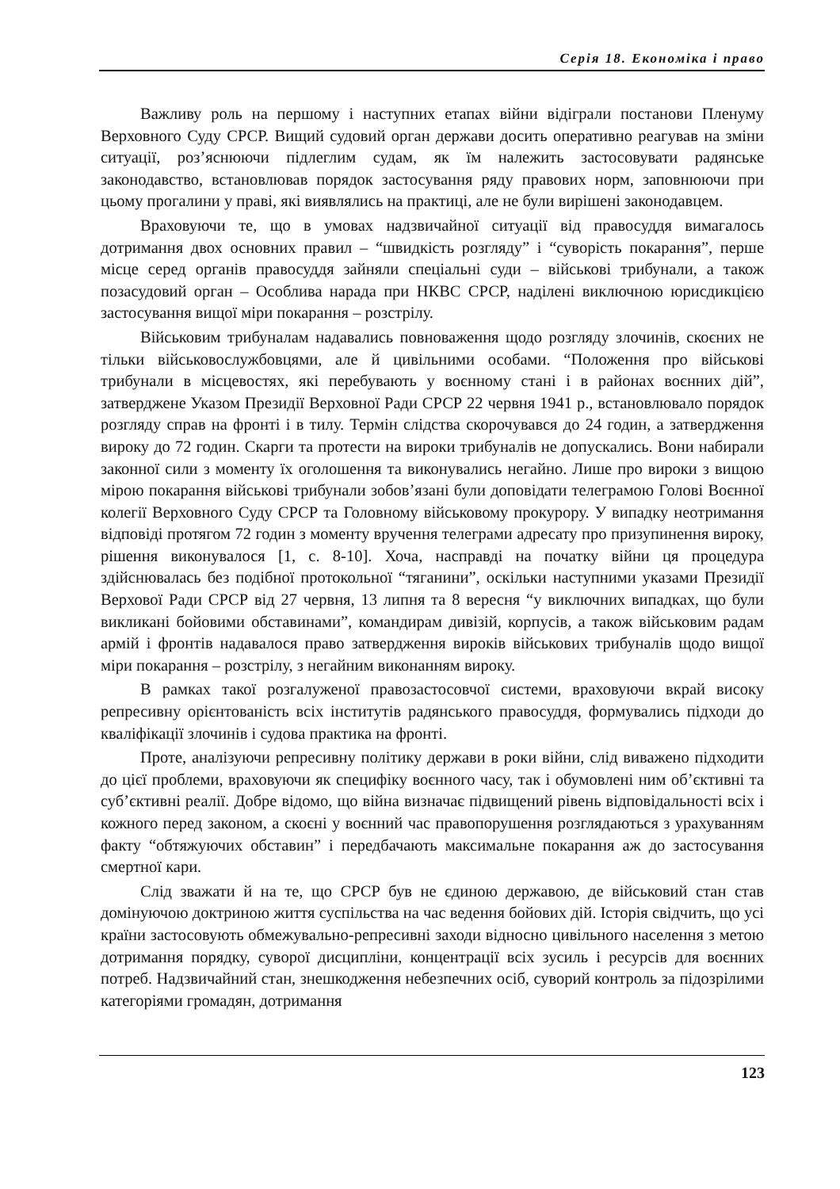Серія 18. Економіка і право
Важливу роль на першому і наступних етапах війни відіграли постанови Пленуму Верховного Суду СРСР. Вищий судовий орган держави досить оперативно реагував на зміни ситуації, роз’яснюючи підлеглим судам, як їм належить застосовувати радянське законодавство, встановлював порядок застосування ряду правових норм, заповнюючи при цьому прогалини у праві, які виявлялись на практиці, але не були вирішені законодавцем.
Враховуючи те, що в умовах надзвичайної ситуації від правосуддя вимагалось дотримання двох основних правил – “швидкість розгляду” і “суворість покарання”, перше місце серед органів правосуддя зайняли спеціальні суди – військові трибунали, а також позасудовий орган – Особлива нарада при НКВС СРСР, наділені виключною юрисдикцією застосування вищої міри покарання – розстрілу.
Військовим трибуналам надавались повноваження щодо розгляду злочинів, скоєних не тільки військовослужбовцями, але й цивільними особами. “Положення про військові трибунали в місцевостях, які перебувають у воєнному стані і в районах воєнних дій”, затверджене Указом Президії Верховної Ради СРСР 22 червня 1941 р., встановлювало порядок розгляду справ на фронті і в тилу. Термін слідства скорочувався до 24 годин, а затвердження вироку до 72 годин. Скарги та протести на вироки трибуналів не допускались. Вони набирали законної сили з моменту їх оголошення та виконувались негайно. Лише про вироки з вищою мірою покарання військові трибунали зобов’язані були доповідати телеграмою Голові Воєнної колегії Верховного Суду СРСР та Головному військовому прокурору. У випадку неотримання відповіді протягом 72 годин з моменту вручення телеграми адресату про призупинення вироку, рішення виконувалося [1, с. 8-10]. Хоча, насправді на початку війни ця процедура здійснювалась без подібної протокольної “тяганини”, оскільки наступними указами Президії Верхової Ради СРСР від 27 червня, 13 липня та 8 вересня “у виключних випадках, що були викликані бойовими обставинами”, командирам дивізій, корпусів, а також військовим радам армій і фронтів надавалося право затвердження вироків військових трибуналів щодо вищої міри покарання – розстрілу, з негайним виконанням вироку.
В рамках такої розгалуженої правозастосовчої системи, враховуючи вкрай високу репресивну орієнтованість всіх інститутів радянського правосуддя, формувались підходи до кваліфікації злочинів і судова практика на фронті.
Проте, аналізуючи репресивну політику держави в роки війни, слід виважено підходити до цієї проблеми, враховуючи як специфіку воєнного часу, так і обумовлені ним об’єктивні та суб’єктивні реалії. Добре відомо, що війна визначає підвищений рівень відповідальності всіх і кожного перед законом, а скоєні у воєнний час правопорушення розглядаються з урахуванням факту “обтяжуючих обставин” і передбачають максимальне покарання аж до застосування смертної кари.
Слід зважати й на те, що СРСР був не єдиною державою, де військовий стан став домінуючою доктриною життя суспільства на час ведення бойових дій. Історія свідчить, що усі країни застосовують обмежувально-репресивні заходи відносно цивільного населення з метою дотримання порядку, суворої дисципліни, концентрації всіх зусиль і ресурсів для воєнних потреб. Надзвичайний стан, знешкодження небезпечних осіб, суворий контроль за підозрілими категоріями громадян, дотримання
123